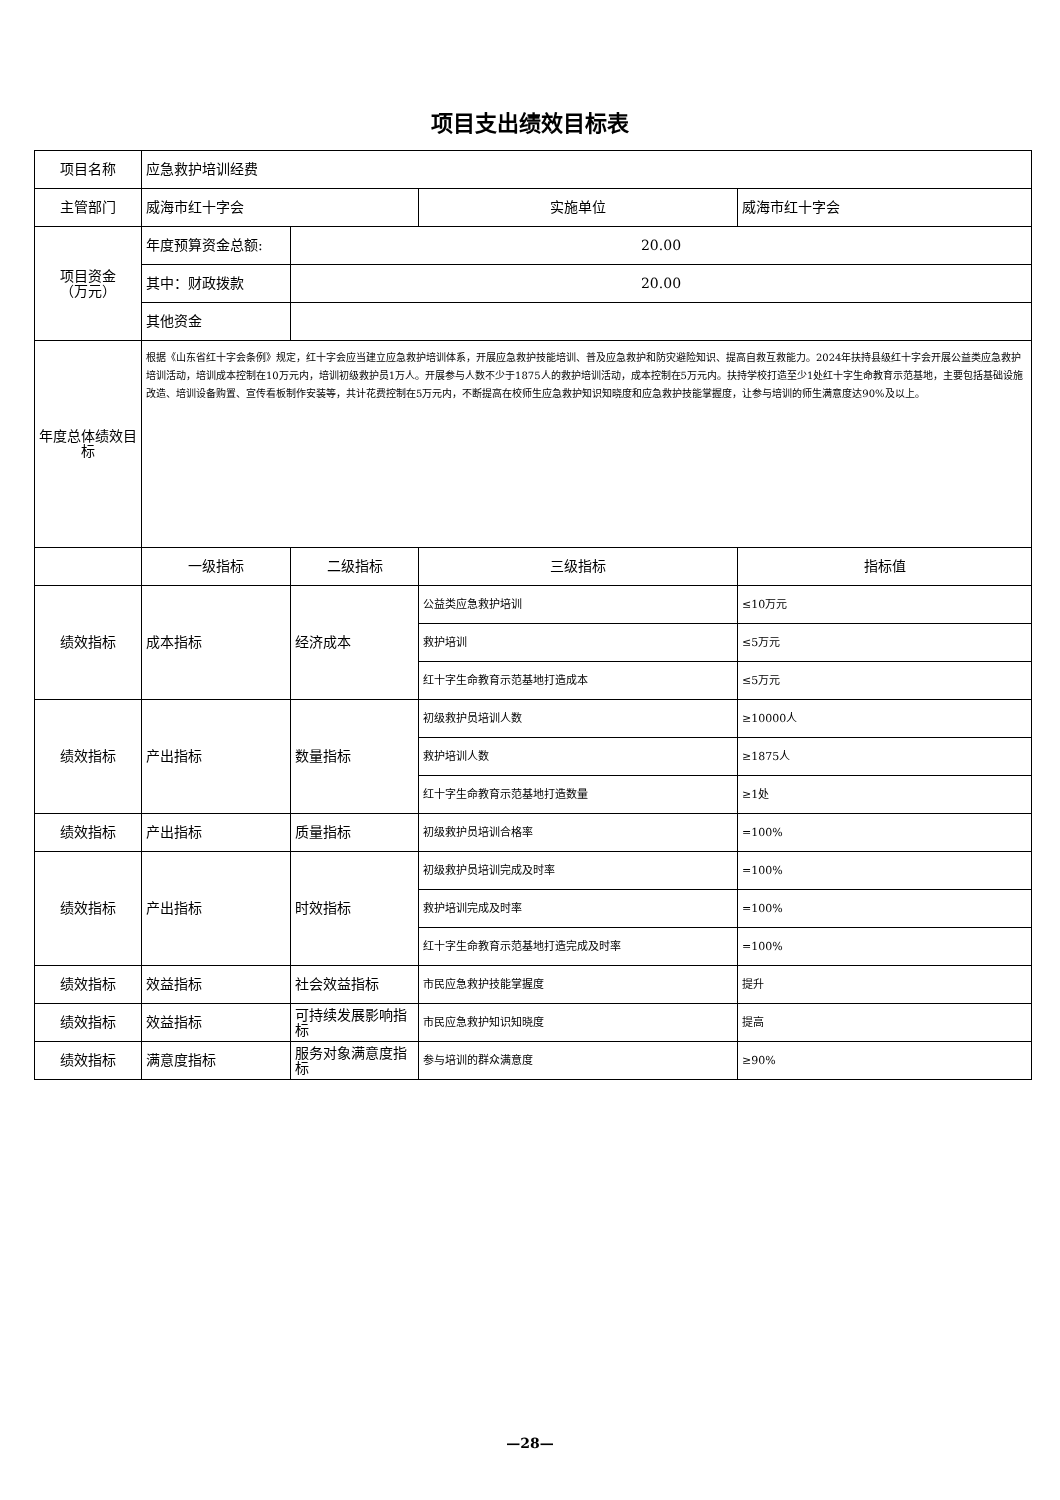项目支出绩效目标表
| 项目名称 | 应急救护培训经费 | | | |
| 主管部门 | 威海市红十字会 | | 实施单位 | 威海市红十字会 |
| 项目资金 （万元） | 年度预算资金总额: | 20.00 | | |
| | 其中：财政拨款 | 20.00 | | |
| | 其他资金 | | | |
| 年度总体绩效目标 | 根据《山东省红十字会条例》规定，红十字会应当建立应急救护培训体系，开展应急救护技能培训、普及应急救护和防灾避险知识、提高自救互救能力。2024年扶持县级红十字会开展公益类应急救护培训活动，培训成本控制在10万元内，培训初级救护员1万人。开展参与人数不少于1875人的救护培训活动，成本控制在5万元内。扶持学校打造至少1处红十字生命教育示范基地，主要包括基础设施改造、培训设备购置、宣传看板制作安装等，共计花费控制在5万元内，不断提高在校师生应急救护知识知晓度和应急救护技能掌握度，让参与培训的师生满意度达90%及以上。 | | | |
| | 一级指标 | 二级指标 | 三级指标 | 指标值 |
| 绩效指标 | 成本指标 | 经济成本 | 公益类应急救护培训 | ≤10万元 |
| | | | 救护培训 | ≤5万元 |
| | | | 红十字生命教育示范基地打造成本 | ≤5万元 |
| 绩效指标 | 产出指标 | 数量指标 | 初级救护员培训人数 | ≥10000人 |
| | | | 救护培训人数 | ≥1875人 |
| | | | 红十字生命教育示范基地打造数量 | ≥1处 |
| 绩效指标 | 产出指标 | 质量指标 | 初级救护员培训合格率 | =100% |
| 绩效指标 | 产出指标 | 时效指标 | 初级救护员培训完成及时率 | =100% |
| | | | 救护培训完成及时率 | =100% |
| | | | 红十字生命教育示范基地打造完成及时率 | =100% |
| 绩效指标 | 效益指标 | 社会效益指标 | 市民应急救护技能掌握度 | 提升 |
| 绩效指标 | 效益指标 | 可持续发展影响指标 | 市民应急救护知识知晓度 | 提高 |
| 绩效指标 | 满意度指标 | 服务对象满意度指标 | 参与培训的群众满意度 | ≥90% |
—28—